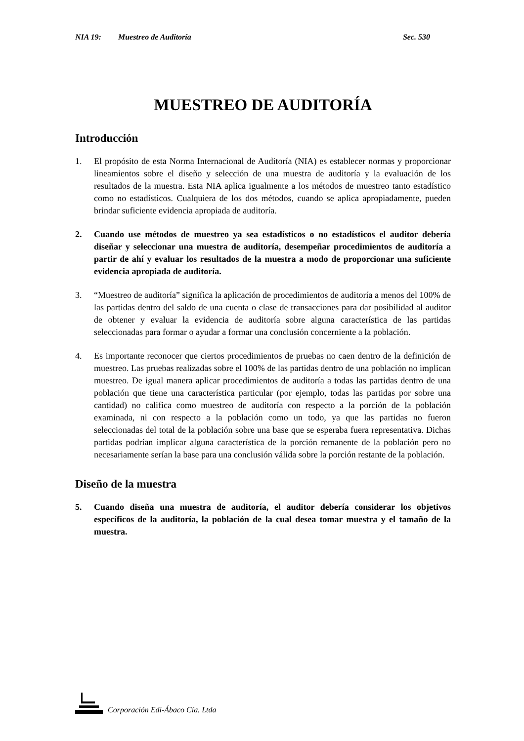NIA 19: Muestreo de Auditoría Sec. 530
MUESTREO DE AUDITORÍA
Introducción
1. El propósito de esta Norma Internacional de Auditoría (NIA) es establecer normas y proporcionar lineamientos sobre el diseño y selección de una muestra de auditoría y la evaluación de los resultados de la muestra. Esta NIA aplica igualmente a los métodos de muestreo tanto estadístico como no estadísticos. Cualquiera de los dos métodos, cuando se aplica apropiadamente, pueden brindar suficiente evidencia apropiada de auditoría.
2. Cuando use métodos de muestreo ya sea estadísticos o no estadísticos el auditor debería diseñar y seleccionar una muestra de auditoría, desempeñar procedimientos de auditoría a partir de ahí y evaluar los resultados de la muestra a modo de proporcionar una suficiente evidencia apropiada de auditoría.
3. “Muestreo de auditoría” significa la aplicación de procedimientos de auditoría a menos del 100% de las partidas dentro del saldo de una cuenta o clase de transacciones para dar posibilidad al auditor de obtener y evaluar la evidencia de auditoría sobre alguna característica de las partidas seleccionadas para formar o ayudar a formar una conclusión concerniente a la población.
4. Es importante reconocer que ciertos procedimientos de pruebas no caen dentro de la definición de muestreo. Las pruebas realizadas sobre el 100% de las partidas dentro de una población no implican muestreo. De igual manera aplicar procedimientos de auditoría a todas las partidas dentro de una población que tiene una característica particular (por ejemplo, todas las partidas por sobre una cantidad) no califica como muestreo de auditoría con respecto a la porción de la población examinada, ni con respecto a la población como un todo, ya que las partidas no fueron seleccionadas del total de la población sobre una base que se esperaba fuera representativa. Dichas partidas podrían implicar alguna característica de la porción remanente de la población pero no necesariamente serían la base para una conclusión válida sobre la porción restante de la población.
Diseño de la muestra
5. Cuando diseña una muestra de auditoría, el auditor debería considerar los objetivos específicos de la auditoría, la población de la cual desea tomar muestra y el tamaño de la muestra.
Corporación Edi-Ábaco Cía. Ltda